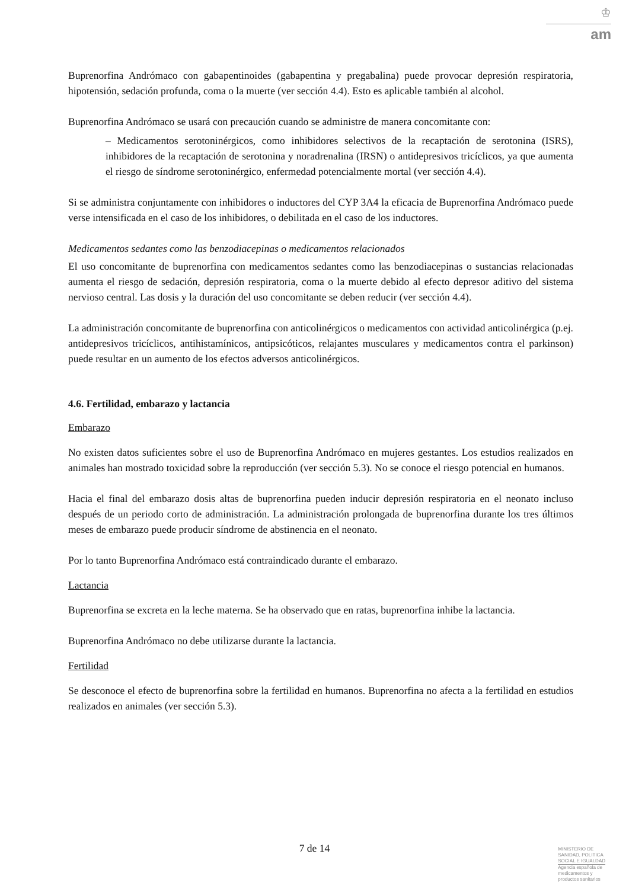♔
am
Buprenorfina Andrómaco con gabapentinoides (gabapentina y pregabalina) puede provocar depresión respiratoria, hipotensión, sedación profunda, coma o la muerte (ver sección 4.4). Esto es aplicable también al alcohol.
Buprenorfina Andrómaco se usará con precaución cuando se administre de manera concomitante con:
– Medicamentos serotoninérgicos, como inhibidores selectivos de la recaptación de serotonina (ISRS), inhibidores de la recaptación de serotonina y noradrenalina (IRSN) o antidepresivos tricíclicos, ya que aumenta el riesgo de síndrome serotoninérgico, enfermedad potencialmente mortal (ver sección 4.4).
Si se administra conjuntamente con inhibidores o inductores del CYP 3A4 la eficacia de Buprenorfina Andrómaco puede verse intensificada en el caso de los inhibidores, o debilitada en el caso de los inductores.
Medicamentos sedantes como las benzodiacepinas o medicamentos relacionados
El uso concomitante de buprenorfina con medicamentos sedantes como las benzodiacepinas o sustancias relacionadas aumenta el riesgo de sedación, depresión respiratoria, coma o la muerte debido al efecto depresor aditivo del sistema nervioso central. Las dosis y la duración del uso concomitante se deben reducir (ver sección 4.4).
La administración concomitante de buprenorfina con anticolinérgicos o medicamentos con actividad anticolinérgica (p.ej. antidepresivos tricíclicos, antihistamínicos, antipsicóticos, relajantes musculares y medicamentos contra el parkinson) puede resultar en un aumento de los efectos adversos anticolinérgicos.
4.6. Fertilidad, embarazo y lactancia
Embarazo
No existen datos suficientes sobre el uso de Buprenorfina Andrómaco en mujeres gestantes. Los estudios realizados en animales han mostrado toxicidad sobre la reproducción (ver sección 5.3). No se conoce el riesgo potencial en humanos.
Hacia el final del embarazo dosis altas de buprenorfina pueden inducir depresión respiratoria en el neonato incluso después de un periodo corto de administración. La administración prolongada de buprenorfina durante los tres últimos meses de embarazo puede producir síndrome de abstinencia en el neonato.
Por lo tanto Buprenorfina Andrómaco está contraindicado durante el embarazo.
Lactancia
Buprenorfina se excreta en la leche materna. Se ha observado que en ratas, buprenorfina inhibe la lactancia.
Buprenorfina Andrómaco no debe utilizarse durante la lactancia.
Fertilidad
Se desconoce el efecto de buprenorfina sobre la fertilidad en humanos. Buprenorfina no afecta a la fertilidad en estudios realizados en animales (ver sección 5.3).
7 de 14
MINISTERIO DE
SANIDAD, POLITICA
SOCIAL E IGUALDAD
Agencia española de
medicamentos y
productos sanitarios